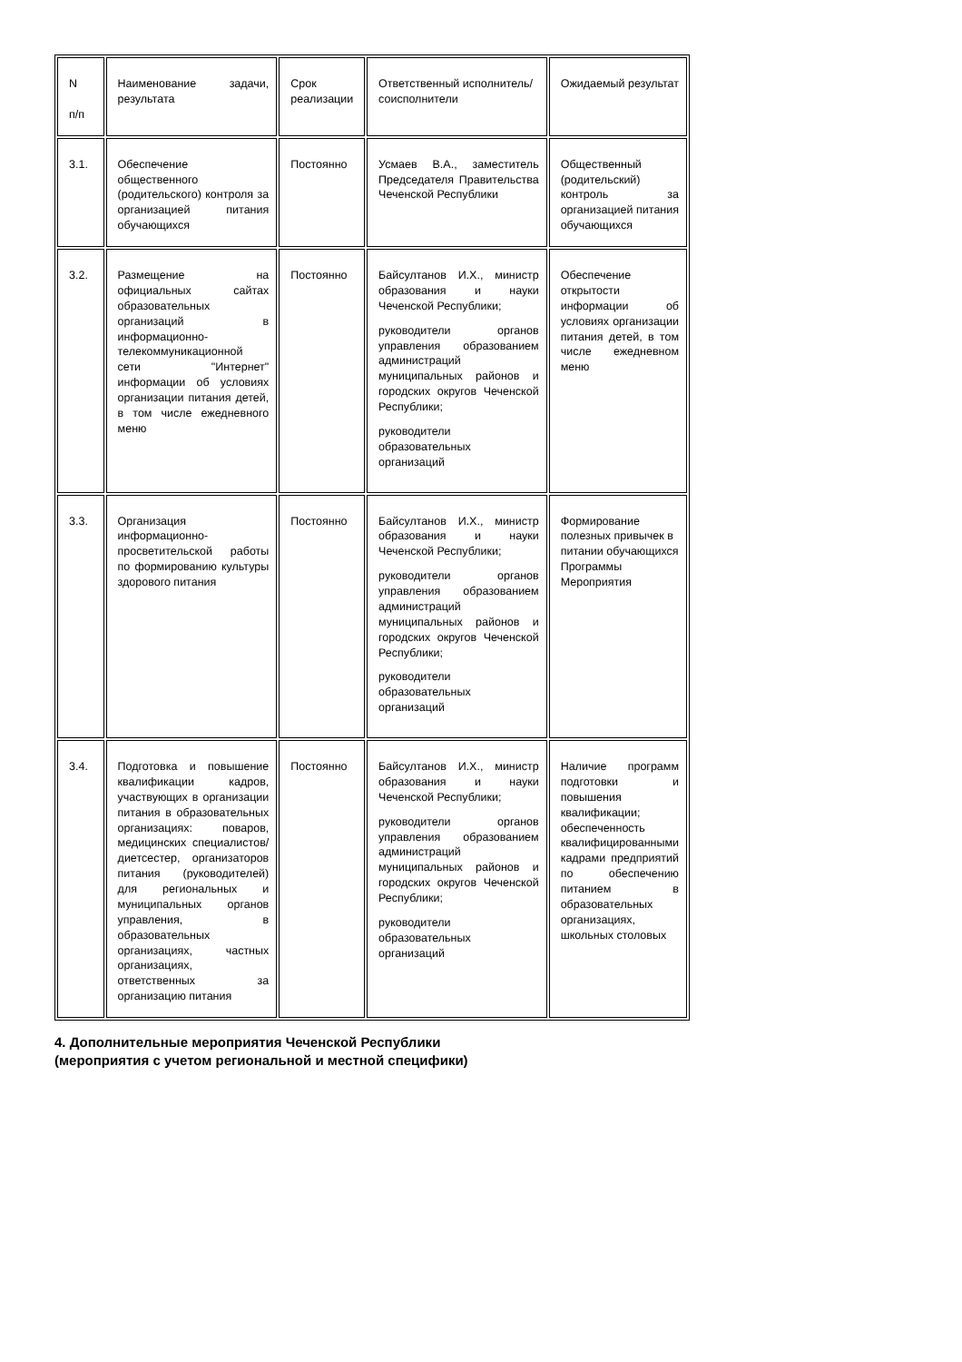| N п/п | Наименование задачи, результата | Срок реализации | Ответственный исполнитель/соисполнители | Ожидаемый результат |
| 3.1. | Обеспечение общественного (родительского) контроля за организацией питания обучающихся | Постоянно | Усмаев В.А., заместитель Председателя Правительства Чеченской Республики | Общественный (родительский) контроль за организацией питания обучающихся |
| 3.2. | Размещение на официальных сайтах образовательных организаций в информационно-телекоммуникационной сети "Интернет" информации об условиях организации питания детей, в том числе ежедневного меню | Постоянно | Байсултанов И.Х., министр образования и науки Чеченской Республики; руководители органов управления образованием администраций муниципальных районов и городских округов Чеченской Республики; руководители образовательных организаций | Обеспечение открытости информации об условиях организации питания детей, в том числе ежедневном меню |
| 3.3. | Организация информационно-просветительской работы по формированию культуры здорового питания | Постоянно | Байсултанов И.Х., министр образования и науки Чеченской Республики; руководители органов управления образованием администраций муниципальных районов и городских округов Чеченской Республики; руководители образовательных организаций | Формирование полезных привычек в питании обучающихся Программы Мероприятия |
| 3.4. | Подготовка и повышение квалификации кадров, участвующих в организации питания в образовательных организациях: поваров, медицинских специалистов/диетсестер, организаторов питания (руководителей) для региональных и муниципальных органов управления, в образовательных организациях, частных организациях, ответственных за организацию питания | Постоянно | Байсултанов И.Х., министр образования и науки Чеченской Республики; руководители органов управления образованием администраций муниципальных районов и городских округов Чеченской Республики; руководители образовательных организаций | Наличие программ подготовки и повышения квалификации; обеспеченность квалифицированными кадрами предприятий по обеспечению питанием в образовательных организациях, школьных столовых |
4. Дополнительные мероприятия Чеченской Республики (мероприятия с учетом региональной и местной специфики)